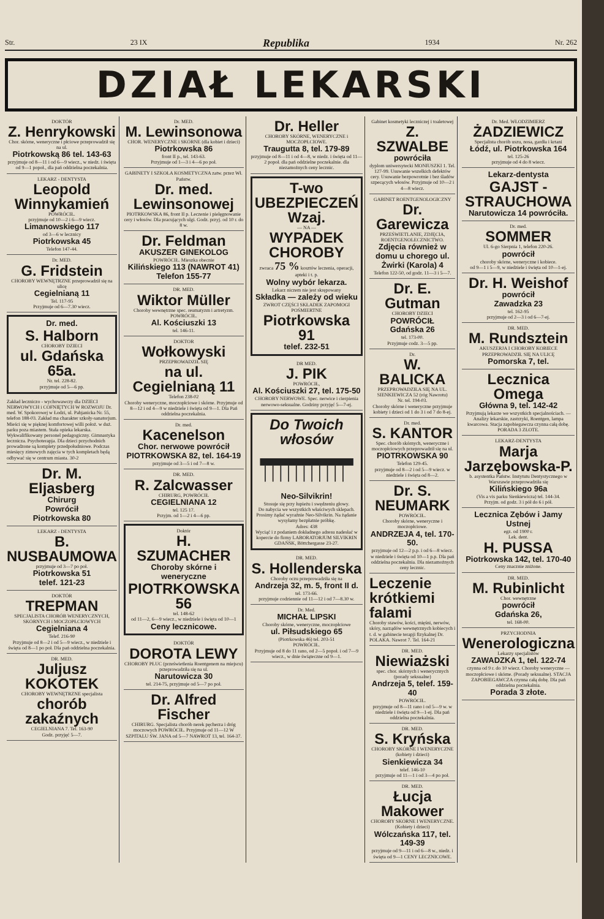Str. 23 IX Republika 1934 Nr. 262
DZIAŁ LEKARSKI
DOKTÓR
Z. Henrykowski
Chor. skórne, weneryczne i płciowe przeprowadził się na ul.
Piotrkowską 86 tel. 143-63
przyjmuje od 8—11 i od 6—9 wiecz., w niedz. i święta od 9—1 popoł., dla pań oddzielna poczekalnia.
LEKARZ - DENTYSTA
Leopold Winnykamień
POWRÓCIŁ.
przyjmuje od 10—2 i 6—9 wiecz.
Limanowskiego 117
od 3—6 w lecznicy
Piotrkowska 45
Telefon 147-44.
Dr. MED.
G. Fridstein
CHOROBY WEWNĘTRZNE przeprowadził się na ulicę
Cegielnianą 11
Tel. 117-95
Przyjmuje od 6—7.30 wiecz.
Dr. med.
S. Halborn
CHOROBY DZIECI
ul. Gdańska 65a.
Nr. tel. 228-82.
przyjmuje od 5—6 pp.
Zakład leczniczo - wychowawczy dla DZIECI NERWOWYCH i COFNIĘTYCH W ROZWOJU Dr. med. W. Spokorowej w Łodzi, ul. Pabjanicka Nr. 55, telefon 188-03. Zakład ma charakter szkoły-sanatorjum. Mieści się w pięknej komfortowej willi położ. w duż. parku poza miastem. Stała opieka lekarska. Wykwalifikowany personel pedagogiczny. Gimnastyka lecznicza. Psychoterapja. Dla dzieci przychodnich prowadzone są komplety przedpołudniowe. Podczas miesięcy zimowych zajęcia w tych kompletach będą odbywać się w centrum miasta. 30-2
Dr. M. Eljasberg
Chirurg
Powrócił
Piotrkowska 80
LEKARZ - DENTYSTA
B. NUSBAUMOWA
przyjmuje od 3—7 po poł.
Piotrkowska 51
telef. 121-23
DOKTÓR
TREPMAN
SPECJALISTA CHORÓB WENERYCZNYCH, SKÓRNYCH i MOCZOPŁCIOWYCH
Cegielniana 4
Telef. 216-90
Przyjmuje od 8—2 i od 5—9 wiecz., w niedziele i święta od 8—1 po poł. Dla pań oddzielna poczekalnia.
DR. MED.
Juljusz KOKOTEK
CHOROBY WEWNĘTRZNE specjalista
chorób zakaźnych
CEGIELNIANA 7. Tel. 163-90
Godz. przyjęć 5—7.
Dr. MED.
M. Lewinsonowa
CHOR. WENERYCZNE i SKÓRNE (dla kobiet i dzieci)
Piotrkowska 86
front II p., tel. 143-63.
Przyjmuje od 1—3 i 4—6 po poł.
GABINETY I SZKOŁA KOSMETYCZNA zatw. przez Wł. Państw.
Dr. med. Lewinsonowej
PIOTRKOWSKA 86, front II p. Leczenie i pielęgnowanie cery i włosów. Dla pracujących ulgi. Godz. przyj. od 10 r. do 8 w.
Dr. Feldman
AKUSZER GINEKOLOG
POWRÓCIŁ. Mieszka obecnie
Kilińskiego 113 (NAWROT 41) Telefon 155-77
DR. MED.
Wiktor Müller
Choroby wewnętrzne spec. reumatyzm i artretyzm. POWRÓCIŁ.
Al. Kościuszki 13
tel. 146-11.
DOKTOR
Wołkowyski
PRZEPROWADZIŁ SIĘ
na ul. Cegielnianą 11
Telefon 238-02
Choroby weneryczne, moczopłciowe i skórne. Przyjmuje od 8—12 i od 4—9 w niedziele i święta od 9—1. Dla Pań oddzielna poczekalnia.
Dr. med.
Kacenelson
Chor. nerwowe powrócił
PIOTRKOWSKA 82, tel. 164-19
przyjmuje od 3—5 i od 7—8 w.
DR. MED.
R. Zalcwasser
CHIRURG, POWRÓCIŁ
CEGIELNIANA 12
tel. 125 17.
Przyjm. od 1—2 i 4—6 pp.
Doktór
H. SZUMACHER
Choroby skórne i weneryczne
PIOTRKOWSKA 56
tel. 148-62
od 11—2, 6—9 wiecz., w niedziele i święta od 10—1
Ceny lecznicowe.
DOKTÓR
DOROTA LEWY
CHOROBY PŁUC (prześwietlenia Roentgenem na miejscu) przeprowadziła się na ul.
Narutowicza 30
tel. 214-75, przyjmuje od 5—7 po poł.
Dr. Alfred Fischer
CHIRURG. Specjalista chorób nerek pęcherza i dróg moczowych POWRÓCIŁ. Przyjmuje od 11—12 W SZPITALU ŚW. JANA od 5—7 NAWROT 13, tel. 164-37.
Dr. Heller
CHOROBY SKÓRNE, WENERYCZNE i MOCZOPŁCIOWE.
Traugutta 8, tel. 179-89
przyjmuje od 8—11 i od 4—8, w niedz. i święta od 11—2 popoł. dla pań oddzielne poczekalnie. dla niezamożnych ceny lecznic.
T-wo UBEZPIECZEŃ Wzaj.
— NA —
WYPADEK CHOROBY
zwraca 75 % kosztów leczenia, operacji, apteki i t. p.
Wolny wybór lekarza.
Lekarz niczem nie jest skrępowany
Składka — zależy od wieku
ZWROT CZĘŚCI SKŁADEK ZAPOMOGI POŚMIERTNE
Piotrkowska 91
telef. 232-51
DR MED.
J. PIK
POWRÓCIŁ,
Al. Kościuszki 27, tel. 175-50
CHOROBY NERWOWE. Spec. nerwice i cierpienia nerwowo-seksualne. Godziny przyjęć 5—7-ej.
Do Twoich włosów
Neo-Silvikrin!
Stosuje się przy łupieżu i swędzeniu głowy.
Do nabycia we wszystkich właściwych sklepach. Prosimy żądać wyraźnie Neo-Silvikrin. Na żądanie wysyłamy bezpłatnie próbkę.
Adres: 438
Wyciąć i z podaniem dokładnego adresu nadesłać w kopercie do firmy LABORATORJUM SILVIKRIN GDAŃSK, Böttchergasse 23-27.
DR. MED.
S. Hollenderska
Choroby oczu przeprowadziła się na
Andrzeja 32, m. 5, front II d.
tel. 173-66.
przyjmuje codziennie od 11—12 i od 7—8.30 w.
Dr. Med.
MICHAŁ LIPSKI
Choroby skórne, weneryczne, moczopłciowe
ul. Piłsudskiego 65
(Piotrkowska 46) tel. 203-51
POWRÓCIŁ.
Przyjmuje od 8 do 11 rano, od 2—5 popoł. i od 7—9 wiecz., w dnie świąteczne od 9—1.
Gabinet kosmetyki leczniczej i toaletowej
Z. SZWALBE
powróciła
dyplom uniwersytecki MONIUSZKI 1. Tel. 127-99. Usuwanie wszelkich defektów cery. Usuwanie bezpowrotnie i bez śladów szpecących włosów. Przyjmuje od 10—2 i 4—8 wiecz.
GABINET ROENTGENOLOGICZNY
Dr. Garewicza
PRZEŚWIETLANIE, ZDJĘCIA, ROENTGENOLECZNICTWO.
Zdjęcia również w domu u chorego ul. Żwirki (Karola) 4
Telefon 122-50, od godz. 11—3 i 5—7.
Dr. E. Gutman
CHOROBY DZIECI
POWRÓCIŁ
Gdańska 26
tel. 173-00.
Przyjmuje codz. 3—5 pp.
Dr.
W. BALICKA
PRZEPROWADZIŁA SIĘ NA UL. SIENKIEWICZA 52 (róg Nawrotu)
Nr. tel. 194-03.
Choroby skórne i weneryczne przyjmuje kobiety i dzieci od 1 do 3 i od 7 do 8-ej.
Dr. med.
S. KANTOR
Spec. chorób skórnych, weneryczne i moczopłciowych przeprowadził się na ul.
PIOTRKOWSKA 90
Telefon 129-45.
przyjmuje od 8—2 i od 5—9 wiecz. w niedziele i święta od 8—2.
Dr. S. NEUMARK
POWRÓCIŁ.
Choroby skórne, weneryczne i moczopłciowe.
ANDRZEJA 4, tel. 170-50.
przyjmuje od 12—2 p.p. i od 6—8 wiecz. w niedziele i święta od 10—1 p.p. Dla pań oddzielna poczekalnia. Dla niezamożnych ceny lecznic.
Leczenie krótkiemi falami
Choroby stawów, kości, mięśni, nerwów, skóry, narządów wewnętrznych kobiecych i t. d. w gabinecie terapji fizykalnej Dr. POLAKA. Nawrot 7. Tel. 164-21
DR. MED.
Niewiażski
spec. chor. skórnych i wenerycznych (porady seksualne)
Andrzeja 5, telef. 159-40
POWRÓCIŁ.
przyjmuje od 8—11 rano i od 5—9 w. w niedziele i święta od 9—1-ej. Dla pań oddzielna poczekalnia.
DR. MED.
S. Kryńska
CHOROBY SKÓRNE I WENERYCZNE (kobiety i dzieci)
Sienkiewicza 34
telef. 146-10
przyjmuje od 11—1 i od 3—4 po poł.
DR. MED.
Łucja Makower
CHOROBY SKÓRNE I WENERYCZNE. (Kobiety i dzieci)
Wólczańska 117, tel. 149-39
przyjmuje od 9—11 i od 6—8 w., niedz. i święta od 9—1 CENY LECZNICOWE.
Dr. Med. WŁODZIMIERZ
ŻADZIEWICZ
Specjalista chorób uszu, nosa, gardła i krtani
Łódź, ul. Piotrkowska 164
tel. 125-26
przyjmuje od 4 do 8 wiecz.
Lekarz-dentysta
GAJST - STRAUCHOWA
Narutowicza 14 powróciła.
Dr. med.
SOMMER
Ul. 6-go Sierpnia 1, telefon 220-26.
powrócił
choroby skórne, weneryczne i kobiece.
od 9—1 i 5—9, w niedziele i święta od 10—1-ej.
Dr. H. Weishof
powrócił
Zawadzka 23
tel. 162-95
przyjmuje od 2—3 i od 6—7-ej.
DR. MED.
M. Rundsztein
AKUSZERJA I CHOROBY KOBIECE PRZEPROWADZIŁ SIĘ NA ULICĘ
Pomorska 7, tel.
Lecznica Omega
Główna 9, tel. 142-42
Przyjmują lekarze we wszystkich specjalnościach. — Analizy lekarskie, zastrzyki, Roentgen, lampa kwarcowa. Stacja zapobiegawcza czynna całą dobę. PORADA 3 ZŁOTE.
LEKARZ-DENTYSTA
Marja Jarzębowska-P.
b. asystentka Państw. Instytutu Dentystycznego w Warszawie przeprowadziła się
Kilińskiego 96a
(Vis a vis parku Sienkiewicza) tel. 144-34.
Przyjm. od godz. 3 i pół do 6 i pół.
Lecznica Zębów i Jamy Ustnej
egz. od 1900 r.
Lek. dent.
H. PUSSA
Piotrkowska 142, tel. 170-40
Ceny znacznie zniżone.
DR. MED.
M. Rubinlicht
Chor. wewnętrzne
powrócił
Gdańska 26,
tel. 168-00.
PRZYCHODNIA
Wenerologiczna
Lekarzy specjalistów
ZAWADZKA 1, tel. 122-74
czynna od 9 r. do 10 wiecz. Choroby weneryczne — moczopłciowe i skórne. (Porady seksualne). STACJA ZAPOBIEGAWCZA czynna całą dobę. Dla pań oddzielna poczekalnia.
Porada 3 złote.